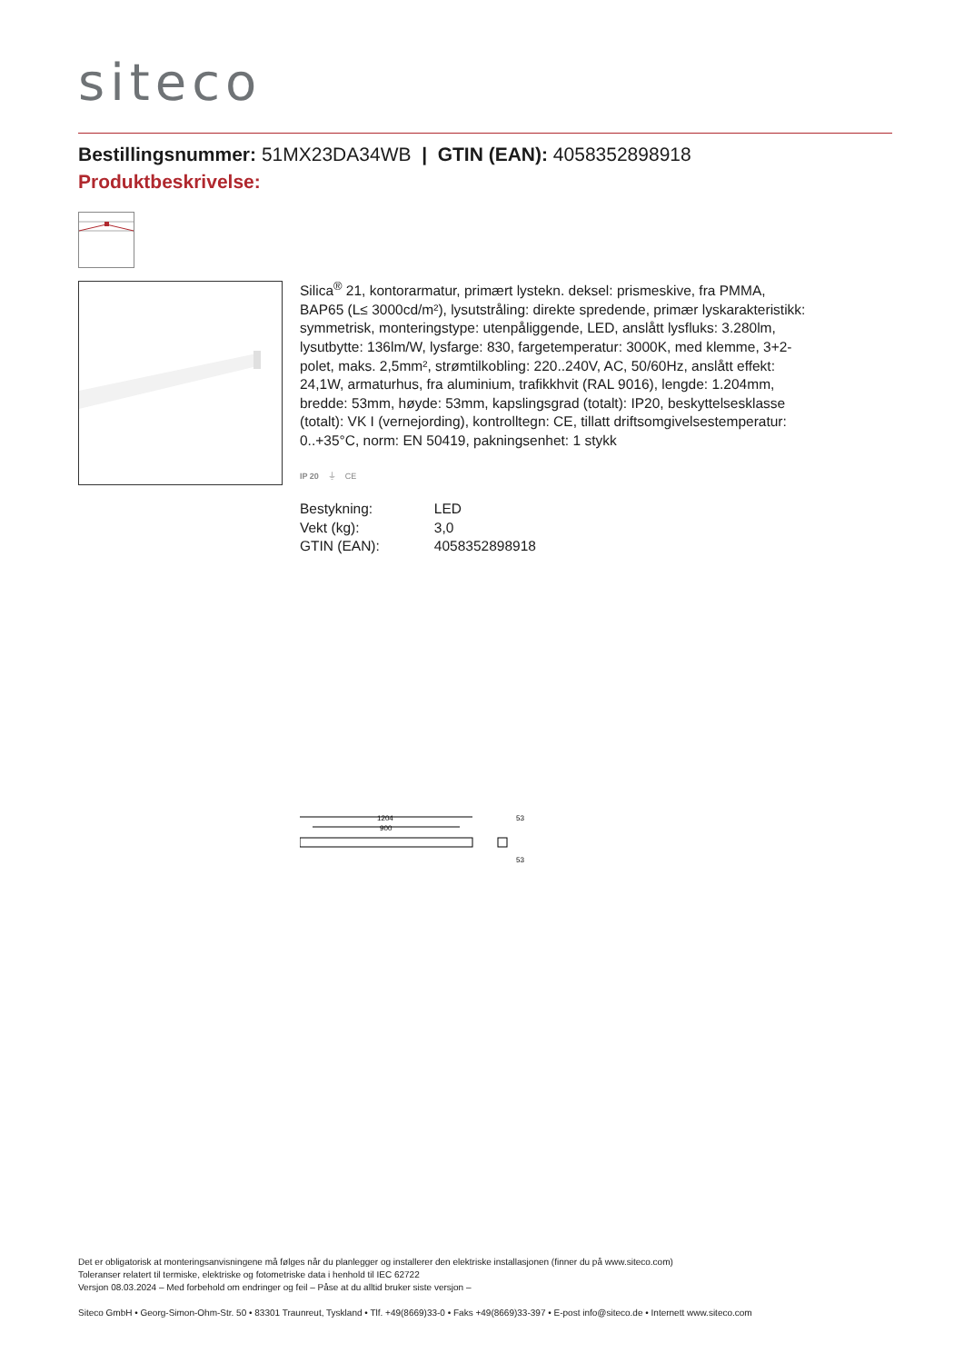siteco
Bestillingsnummer: 51MX23DA34WB | GTIN (EAN): 4058352898918
Produktbeskrivelse:
Silica<sup>®</sup> 21, kontorarmatur, primært lystekn. deksel: prismeskive, fra PMMA, BAP65 (L≤ 3000cd/m²), lysutstråling: direkte spredende, primær lyskarakteristikk: symmetrisk, monteringstype: utenpåliggende, LED, anslått lysfluks: 3.280lm, lysutbytte: 136lm/W, lysfarge: 830, fargetemperatur: 3000K, med klemme, 3+2-polet, maks. 2,5mm², strømtilkobling: 220..240V, AC, 50/60Hz, anslått effekt: 24,1W, armaturhus, fra aluminium, trafikkhvit (RAL 9016), lengde: 1.204mm, bredde: 53mm, høyde: 53mm, kapslingsgrad (totalt): IP20, beskyttelsesklasse (totalt): VK I (vernejording), kontrolltegn: CE, tillatt driftsomgivelsestemperatur: 0..+35°C, norm: EN 50419, pakningsenhet: 1 stykk
IP 20 ⏚ CE
| Bestykning: | LED |
| Vekt (kg): | 3,0 |
| GTIN (EAN): | 4058352898918 |
1204
900
53
53
Det er obligatorisk at monteringsanvisningene må følges når du planlegger og installerer den elektriske installasjonen (finner du på www.siteco.com)
Toleranser relatert til termiske, elektriske og fotometriske data i henhold til IEC 62722
Versjon 08.03.2024 – Med forbehold om endringer og feil – Påse at du alltid bruker siste versjon –
Siteco GmbH • Georg-Simon-Ohm-Str. 50 • 83301 Traunreut, Tyskland • Tlf. +49(8669)33-0 • Faks +49(8669)33-397 • E-post info@siteco.de • Internett www.siteco.com